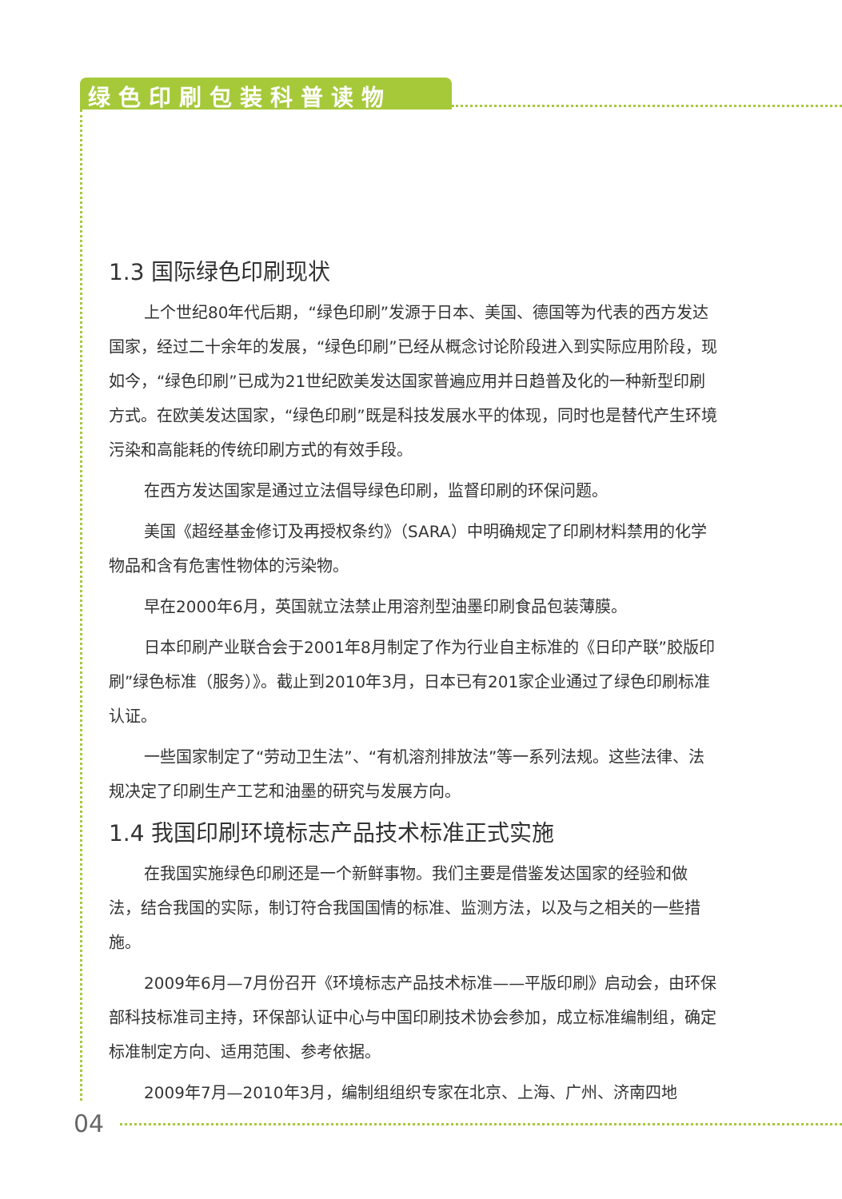绿色印刷包装科普读物
1.3 国际绿色印刷现状
上个世纪80年代后期，“绿色印刷”发源于日本、美国、德国等为代表的西方发达国家，经过二十余年的发展，“绿色印刷”已经从概念讨论阶段进入到实际应用阶段，现如今，“绿色印刷”已成为21世纪欧美发达国家普遍应用并日趋普及化的一种新型印刷方式。在欧美发达国家，“绿色印刷”既是科技发展水平的体现，同时也是替代产生环境污染和高能耗的传统印刷方式的有效手段。
在西方发达国家是通过立法倡导绿色印刷，监督印刷的环保问题。
美国《超经基金修订及再授权条约》（SARA）中明确规定了印刷材料禁用的化学物品和含有危害性物体的污染物。
早在2000年6月，英国就立法禁止用溶剂型油墨印刷食品包装薄膜。
日本印刷产业联合会于2001年8月制定了作为行业自主标准的《日印产联”胶版印刷”绿色标准（服务）》。截止到2010年3月，日本已有201家企业通过了绿色印刷标准认证。
一些国家制定了“劳动卫生法”、“有机溶剂排放法”等一系列法规。这些法律、法规决定了印刷生产工艺和油墨的研究与发展方向。
1.4 我国印刷环境标志产品技术标准正式实施
在我国实施绿色印刷还是一个新鲜事物。我们主要是借鉴发达国家的经验和做法，结合我国的实际，制订符合我国国情的标准、监测方法，以及与之相关的一些措施。
2009年6月—7月份召开《环境标志产品技术标准——平版印刷》启动会，由环保部科技标准司主持，环保部认证中心与中国印刷技术协会参加，成立标准编制组，确定标准制定方向、适用范围、参考依据。
2009年7月—2010年3月，编制组组织专家在北京、上海、广州、济南四地
04